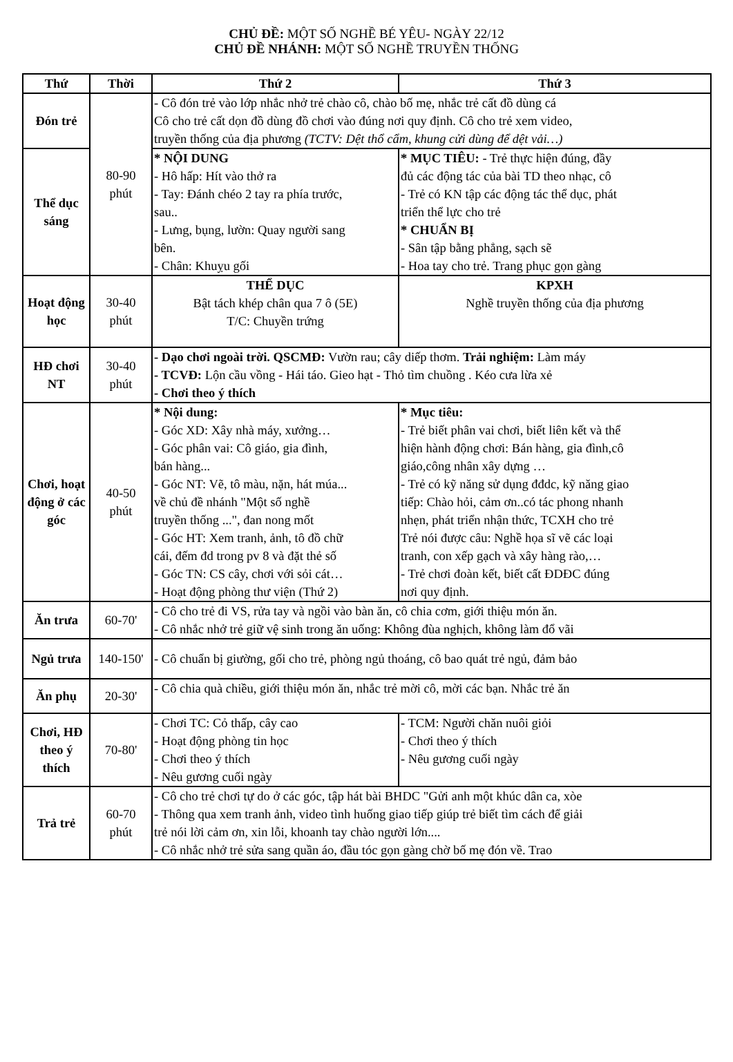CHỦ ĐỀ: MỘT SỐ NGHỀ BÉ YÊU- NGÀY 22/12
CHỦ ĐỀ NHÁNH: MỘT SỐ NGHỀ TRUYỀN THỐNG
| Thứ | Thời | Thứ 2 | Thứ 3 |
| --- | --- | --- | --- |
| Đón trẻ | 80-90 phút | - Cô đón trẻ vào lớp nhắc nhở trẻ chào cô, chào bố mẹ, nhắc trẻ cất đồ dùng cá Cô cho trẻ cất dọn đồ dùng đồ chơi vào đúng nơi quy định. Cô cho trẻ xem video, truyền thống của địa phương (TCTV: Dệt thổ cẩm, khung cửi dùng để dệt vải…) | |
| Thể dục sáng | | * NỘI DUNG - Hô hấp: Hít vào thở ra - Tay: Đánh chéo 2 tay ra phía trước, sau.. - Lưng, bụng, lườn: Quay người sang bên. - Chân: Khuỵu gối | * MỤC TIÊU: - Trẻ thực hiện đúng, đầy đủ các động tác của bài TD theo nhạc, cô - Trẻ có KN tập các động tác thể dục, phát triển thể lực cho trẻ * CHUẨN BỊ - Sân tập bằng phẳng, sạch sẽ - Hoa tay cho trẻ. Trang phục gọn gàng |
| Hoạt động học | 30-40 phút | THỂ DỤC Bật tách khép chân qua 7 ô (5E) T/C: Chuyền trứng | KPXH Nghề truyền thống của địa phương |
| HĐ chơi NT | 30-40 phút | - Dạo chơi ngoài trời. QSCMĐ: Vườn rau; cây diếp thơm. Trải nghiệm: Làm máy - TCVĐ: Lộn cầu vồng - Hái táo. Gieo hạt - Thỏ tìm chuồng . Kéo cưa lừa xẻ - Chơi theo ý thích | |
| Chơi, hoạt động ở các góc | 40-50 phút | * Nội dung: - Góc XD: Xây nhà máy, xưởng… - Góc phân vai: Cô giáo, gia đình, bán hàng... - Góc NT: Vẽ, tô màu, nặn, hát múa... về chủ đề nhánh "Một số nghề truyền thống ...", đan nong mốt - Góc HT: Xem tranh, ảnh, tô đồ chữ cái, đếm đd trong pv 8 và đặt thẻ số - Góc TN: CS cây, chơi với sỏi cát… - Hoạt động phòng thư viện (Thứ 2) | * Mục tiêu: - Trẻ biết phân vai chơi, biết liên kết và thể hiện hành động chơi: Bán hàng, gia đình,cô giáo,công nhân xây dựng … - Trẻ có kỹ năng sử dụng đđdc, kỹ năng giao tiếp: Chào hỏi, cảm ơn..có tác phong nhanh nhẹn, phát triển nhận thức, TCXH cho trẻ Trẻ nói được câu: Nghề họa sĩ vẽ các loại tranh, con xếp gạch và xây hàng rào,… - Trẻ chơi đoàn kết, biết cất ĐDĐC đúng nơi quy định. |
| Ăn trưa | 60-70' | - Cô cho trẻ đi VS, rửa tay và ngồi vào bàn ăn, cô chia cơm, giới thiệu món ăn. - Cô nhắc nhở trẻ giữ vệ sinh trong ăn uống: Không đùa nghịch, không làm đổ vãi | |
| Ngủ trưa | 140-150' | - Cô chuẩn bị giường, gối cho trẻ, phòng ngủ thoáng, cô bao quát trẻ ngủ, đảm bảo | |
| Ăn phụ | 20-30' | - Cô chia quà chiều, giới thiệu món ăn, nhắc trẻ mời cô, mời các bạn. Nhắc trẻ ăn | |
| Chơi, HĐ theo ý thích | 70-80' | - Chơi TC: Cỏ thấp, cây cao - Hoạt động phòng tin học - Chơi theo ý thích - Nêu gương cuối ngày | - TCM: Người chăn nuôi giỏi - Chơi theo ý thích - Nêu gương cuối ngày |
| Trả trẻ | 60-70 phút | - Cô cho trẻ chơi tự do ở các góc, tập hát bài BHDC "Gửi anh một khúc dân ca, xòe - Thông qua xem tranh ảnh, video tình huống giao tiếp giúp trẻ biết tìm cách để giải trẻ nói lời cảm ơn, xin lỗi, khoanh tay chào người lớn.... - Cô nhắc nhở trẻ sửa sang quần áo, đầu tóc gọn gàng chờ bố mẹ đón về. Trao | |